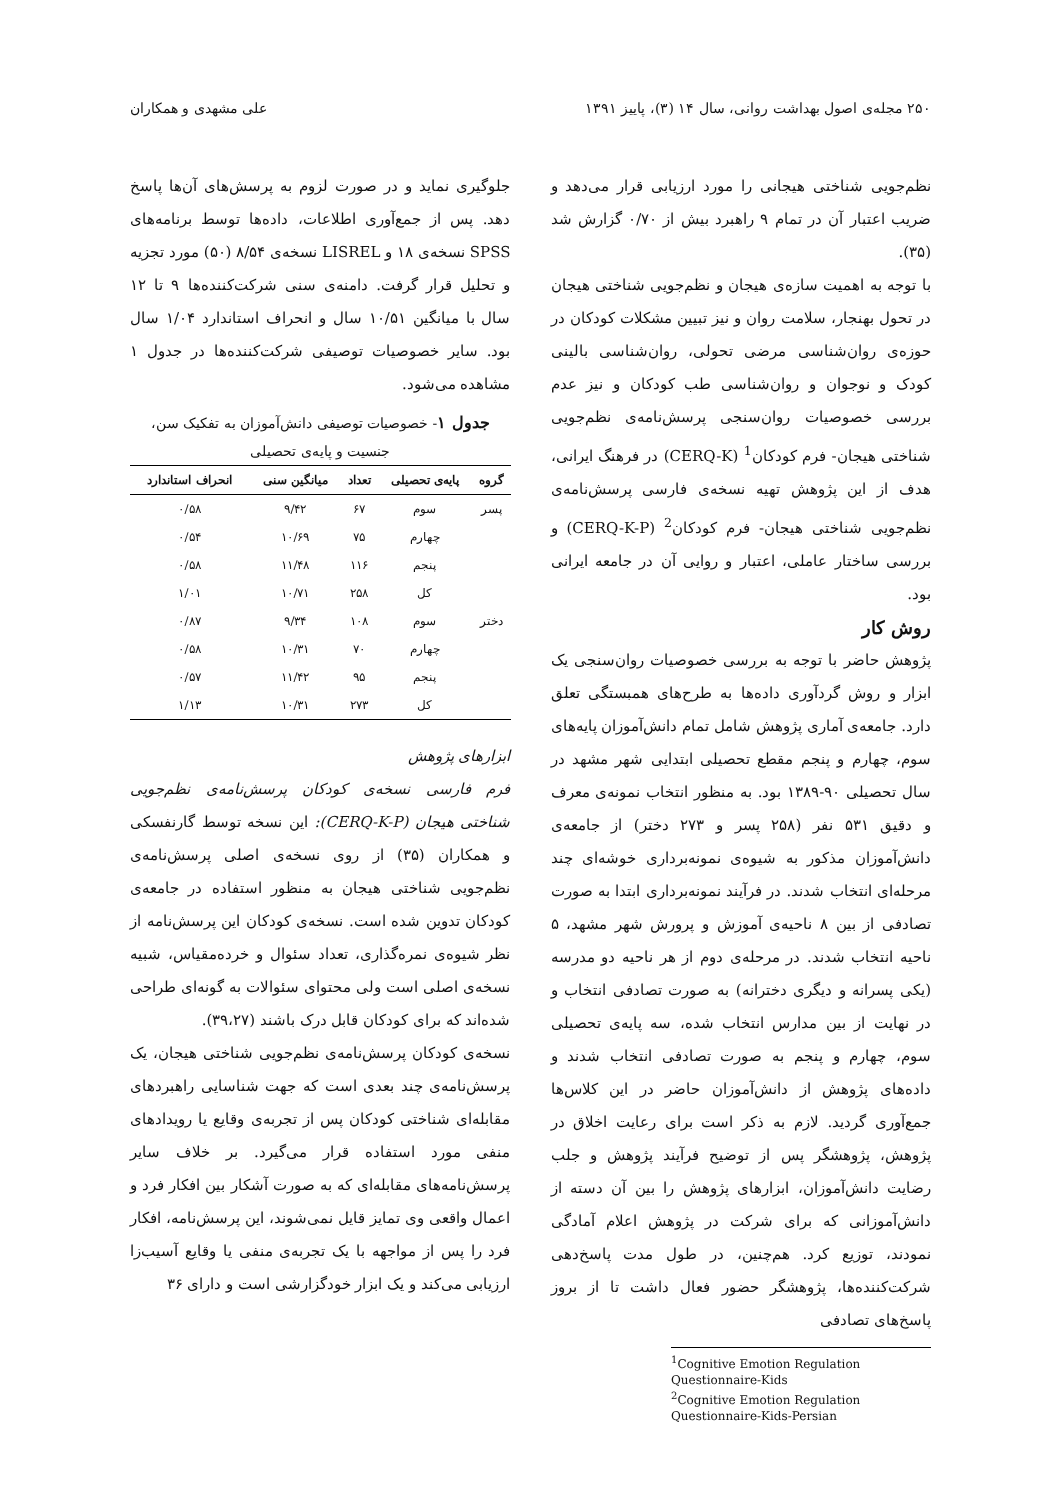۲۵۰ مجله‌ی اصول بهداشت روانی، سال ۱۴ (۳)، پاییز ۱۳۹۱ علی مشهدی و همکاران
نظم‌جویی شناختی هیجانی را مورد ارزیابی قرار می‌دهد و ضریب اعتبار آن در تمام ۹ راهبرد بیش از ۰/۷۰ گزارش شد (۳۵).
با توجه به اهمیت سازه‌ی هیجان و نظم‌جویی شناختی هیجان در تحول بهنجار، سلامت روان و نیز تبیین مشکلات کودکان در حوزه‌ی روان‌شناسی مرضی تحولی، روان‌شناسی بالینی کودک و نوجوان و روان‌شناسی طب کودکان و نیز عدم بررسی خصوصیات روان‌سنجی پرسش‌نامه‌ی نظم‌جویی شناختی هیجان- فرم کودکان<sup>1</sup> (CERQ-K) در فرهنگ ایرانی، هدف از این پژوهش تهیه نسخه‌ی فارسی پرسش‌نامه‌ی نظم‌جویی شناختی هیجان- فرم کودکان<sup>2</sup> (CERQ-K-P) و بررسی ساختار عاملی، اعتبار و روایی آن در جامعه ایرانی بود.
روش کار
پژوهش حاضر با توجه به بررسی خصوصیات روان‌سنجی یک ابزار و روش گردآوری داده‌ها به طرح‌های همبستگی تعلق دارد. جامعه‌ی آماری پژوهش شامل تمام دانش‌آموزان پایه‌های سوم، چهارم و پنجم مقطع تحصیلی ابتدایی شهر مشهد در سال تحصیلی ۹۰-۱۳۸۹ بود. به منظور انتخاب نمونه‌ی معرف و دقیق ۵۳۱ نفر (۲۵۸ پسر و ۲۷۳ دختر) از جامعه‌ی دانش‌آموزان مذکور به شیوه‌ی نمونه‌برداری خوشه‌ای چند مرحله‌ای انتخاب شدند. در فرآیند نمونه‌برداری ابتدا به صورت تصادفی از بین ۸ ناحیه‌ی آموزش و پرورش شهر مشهد، ۵ ناحیه انتخاب شدند. در مرحله‌ی دوم از هر ناحیه دو مدرسه (یکی پسرانه و دیگری دخترانه) به صورت تصادفی انتخاب و در نهایت از بین مدارس انتخاب شده، سه پایه‌ی تحصیلی سوم، چهارم و پنجم به صورت تصادفی انتخاب شدند و داده‌های پژوهش از دانش‌آموزان حاضر در این کلاس‌ها جمع‌آوری گردید. لازم به ذکر است برای رعایت اخلاق در پژوهش، پژوهشگر پس از توضیح فرآیند پژوهش و جلب رضایت دانش‌آموزان، ابزارهای پژوهش را بین آن دسته از دانش‌آموزانی که برای شرکت در پژوهش اعلام آمادگی نمودند، توزیع کرد. هم‌چنین، در طول مدت پاسخ‌دهی شرکت‌کننده‌ها، پژوهشگر حضور فعال داشت تا از بروز پاسخ‌های تصادفی
<sup>1</sup> Cognitive Emotion Regulation Questionnaire-Kids
<sup>2</sup> Cognitive Emotion Regulation Questionnaire-Kids-Persian
جلوگیری نماید و در صورت لزوم به پرسش‌های آن‌ها پاسخ دهد. پس از جمع‌آوری اطلاعات، داده‌ها توسط برنامه‌های SPSS نسخه‌ی ۱۸ و LISREL نسخه‌ی ۸/۵۴ (۵۰) مورد تجزیه و تحلیل قرار گرفت. دامنه‌ی سنی شرکت‌کننده‌ها ۹ تا ۱۲ سال با میانگین ۱۰/۵۱ سال و انحراف استاندارد ۱/۰۴ سال بود. سایر خصوصیات توصیفی شرکت‌کننده‌ها در جدول ۱ مشاهده می‌شود.
جدول ۱- خصوصیات توصیفی دانش‌آموزان به تفکیک سن، جنسیت و پایه‌ی تحصیلی
| گروه | پایه‌ی تحصیلی | تعداد | میانگین سنی | انحراف استاندارد |
| --- | --- | --- | --- | --- |
| پسر | سوم | ۶۷ | ۹/۴۲ | ۰/۵۸ |
| | چهارم | ۷۵ | ۱۰/۶۹ | ۰/۵۴ |
| | پنجم | ۱۱۶ | ۱۱/۴۸ | ۰/۵۸ |
| | کل | ۲۵۸ | ۱۰/۷۱ | ۱/۰۱ |
| دختر | سوم | ۱۰۸ | ۹/۳۴ | ۰/۸۷ |
| | چهارم | ۷۰ | ۱۰/۳۱ | ۰/۵۸ |
| | پنجم | ۹۵ | ۱۱/۴۲ | ۰/۵۷ |
| | کل | ۲۷۳ | ۱۰/۳۱ | ۱/۱۳ |
ابزارهای پژوهش
فرم فارسی نسخه‌ی کودکان پرسش‌نامه‌ی نظم‌جویی شناختی هیجان (CERQ-K-P): این نسخه توسط گارنفسکی و همکاران (۳۵) از روی نسخه‌ی اصلی پرسش‌نامه‌ی نظم‌جویی شناختی هیجان به منظور استفاده در جامعه‌ی کودکان تدوین شده است. نسخه‌ی کودکان این پرسش‌نامه از نظر شیوه‌ی نمره‌گذاری، تعداد سئوال و خرده‌مقیاس، شبیه نسخه‌ی اصلی است ولی محتوای سئوالات به گونه‌ای طراحی شده‌اند که برای کودکان قابل درک باشند (۳۹،۲۷).
نسخه‌ی کودکان پرسش‌نامه‌ی نظم‌جویی شناختی هیجان، یک پرسش‌نامه‌ی چند بعدی است که جهت شناسایی راهبردهای مقابله‌ای شناختی کودکان پس از تجربه‌ی وقایع یا رویدادهای منفی مورد استفاده قرار می‌گیرد. بر خلاف سایر پرسش‌نامه‌های مقابله‌ای که به صورت آشکار بین افکار فرد و اعمال واقعی وی تمایز قایل نمی‌شوند، این پرسش‌نامه، افکار فرد را پس از مواجهه با یک تجربه‌ی منفی یا وقایع آسیب‌زا ارزیابی می‌کند و یک ابزار خودگزارشی است و دارای ۳۶